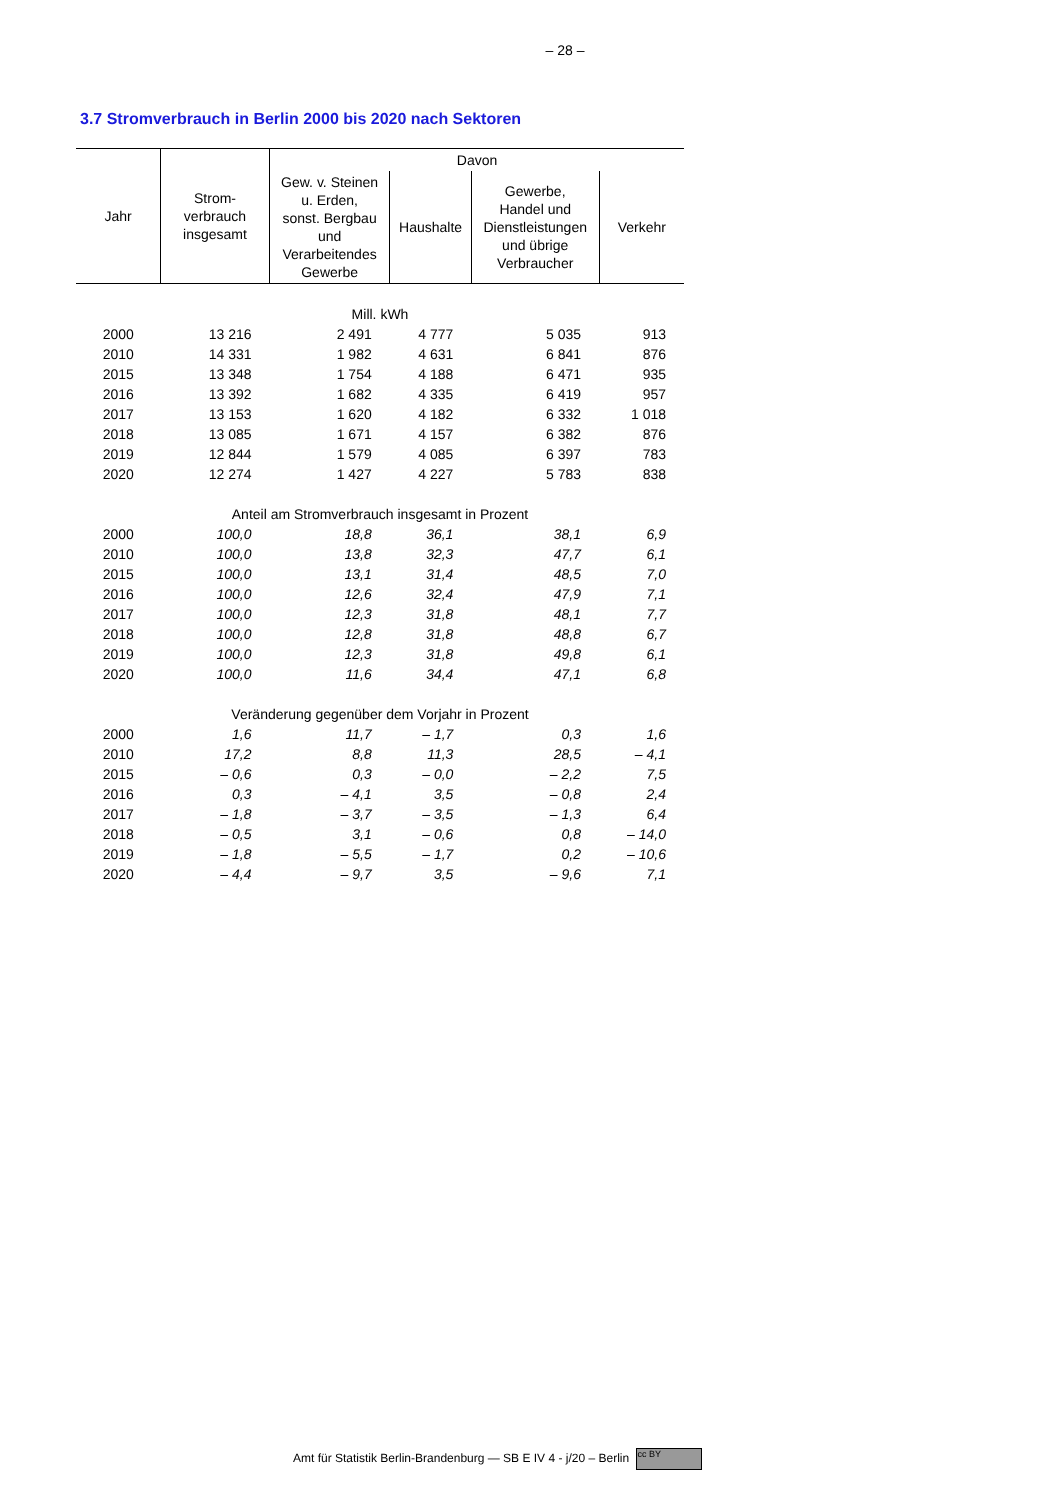– 28 –
3.7 Stromverbrauch in Berlin 2000 bis 2020 nach Sektoren
| Jahr | Strom- verbrauch insgesamt | Davon | | | |
| --- | --- | --- | --- | --- | --- |
| | | Gew. v. Steinen u. Erden, sonst. Bergbau und Verarbeitendes Gewerbe | Haushalte | Gewerbe, Handel und Dienstleistungen und übrige Verbraucher | Verkehr |
| Mill. kWh | | | | | |
| 2000 | 13 216 | 2 491 | 4 777 | 5 035 | 913 |
| 2010 | 14 331 | 1 982 | 4 631 | 6 841 | 876 |
| 2015 | 13 348 | 1 754 | 4 188 | 6 471 | 935 |
| 2016 | 13 392 | 1 682 | 4 335 | 6 419 | 957 |
| 2017 | 13 153 | 1 620 | 4 182 | 6 332 | 1 018 |
| 2018 | 13 085 | 1 671 | 4 157 | 6 382 | 876 |
| 2019 | 12 844 | 1 579 | 4 085 | 6 397 | 783 |
| 2020 | 12 274 | 1 427 | 4 227 | 5 783 | 838 |
| Anteil am Stromverbrauch insgesamt in Prozent | | | | | |
| 2000 | 100,0 | 18,8 | 36,1 | 38,1 | 6,9 |
| 2010 | 100,0 | 13,8 | 32,3 | 47,7 | 6,1 |
| 2015 | 100,0 | 13,1 | 31,4 | 48,5 | 7,0 |
| 2016 | 100,0 | 12,6 | 32,4 | 47,9 | 7,1 |
| 2017 | 100,0 | 12,3 | 31,8 | 48,1 | 7,7 |
| 2018 | 100,0 | 12,8 | 31,8 | 48,8 | 6,7 |
| 2019 | 100,0 | 12,3 | 31,8 | 49,8 | 6,1 |
| 2020 | 100,0 | 11,6 | 34,4 | 47,1 | 6,8 |
| Veränderung gegenüber dem Vorjahr in Prozent | | | | | |
| 2000 | 1,6 | 11,7 | – 1,7 | 0,3 | 1,6 |
| 2010 | 17,2 | 8,8 | 11,3 | 28,5 | – 4,1 |
| 2015 | – 0,6 | 0,3 | – 0,0 | – 2,2 | 7,5 |
| 2016 | 0,3 | – 4,1 | 3,5 | – 0,8 | 2,4 |
| 2017 | – 1,8 | – 3,7 | – 3,5 | – 1,3 | 6,4 |
| 2018 | – 0,5 | 3,1 | – 0,6 | 0,8 | – 14,0 |
| 2019 | – 1,8 | – 5,5 | – 1,7 | 0,2 | – 10,6 |
| 2020 | – 4,4 | – 9,7 | 3,5 | – 9,6 | 7,1 |
Amt für Statistik Berlin-Brandenburg — SB E IV 4 - j/20 – Berlin cc BY